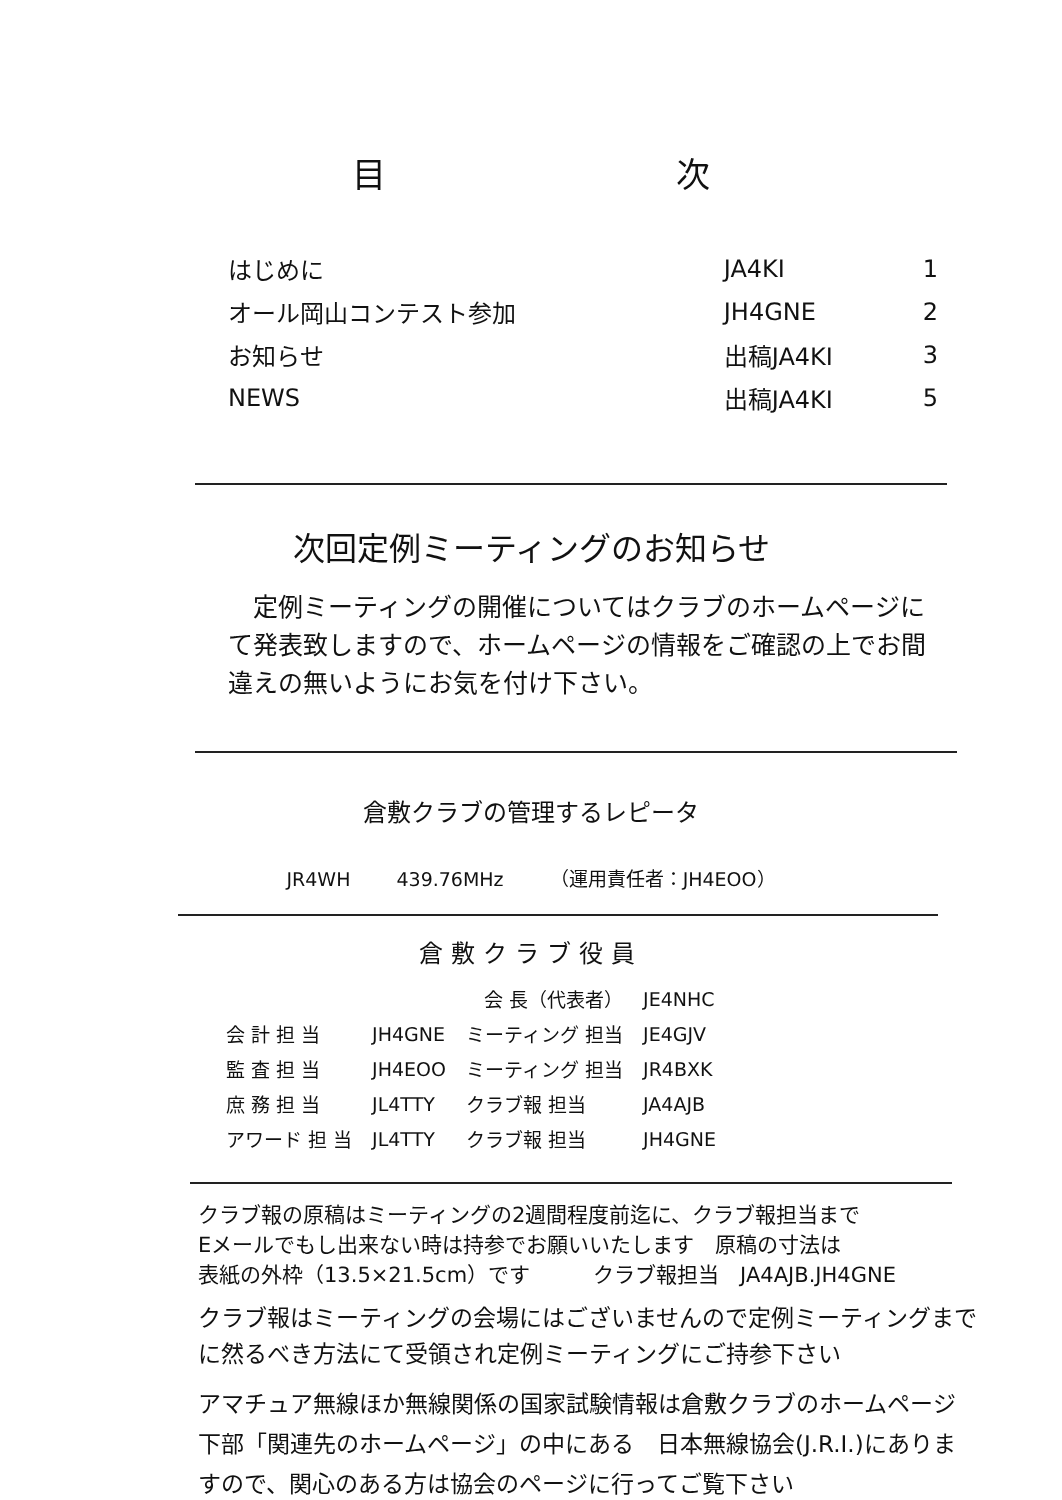目 次
| はじめに | JA4KI | 1 |
| オール岡山コンテスト参加 | JH4GNE | 2 |
| お知らせ | 出稿JA4KI | 3 |
| NEWS | 出稿JA4KI | 5 |
次回定例ミーティングのお知らせ
　定例ミーティングの開催についてはクラブのホームページにて発表致しますので、ホームページの情報をご確認の上でお間違えの無いようにお気を付け下さい。
倉敷クラブの管理するレピータ
JR4WH 439.76MHz （運用責任者：JH4EOO）
倉敷クラブ役員
| | 会 長（代表者） | | JE4NHC |
| 会 計 担 当 | JH4GNE | ミーティング 担当 | JE4GJV |
| 監 査 担 当 | JH4EOO | ミーティング 担当 | JR4BXK |
| 庶 務 担 当 | JL4TTY | クラブ報 担当 | JA4AJB |
| アワード 担 当 | JL4TTY | クラブ報 担当 | JH4GNE |
クラブ報の原稿はミーティングの2週間程度前迄に、クラブ報担当まで
Eメールでもし出来ない時は持参でお願いいたします　原稿の寸法は
表紙の外枠（13.5×21.5cm）です　　　クラブ報担当　JA4AJB.JH4GNE
クラブ報はミーティングの会場にはございませんので定例ミーティングまでに然るべき方法にて受領され定例ミーティングにご持参下さい
アマチュア無線ほか無線関係の国家試験情報は倉敷クラブのホームページ下部「関連先のホームページ」の中にある　日本無線協会(J.R.I.)にありますので、関心のある方は協会のページに行ってご覧下さい